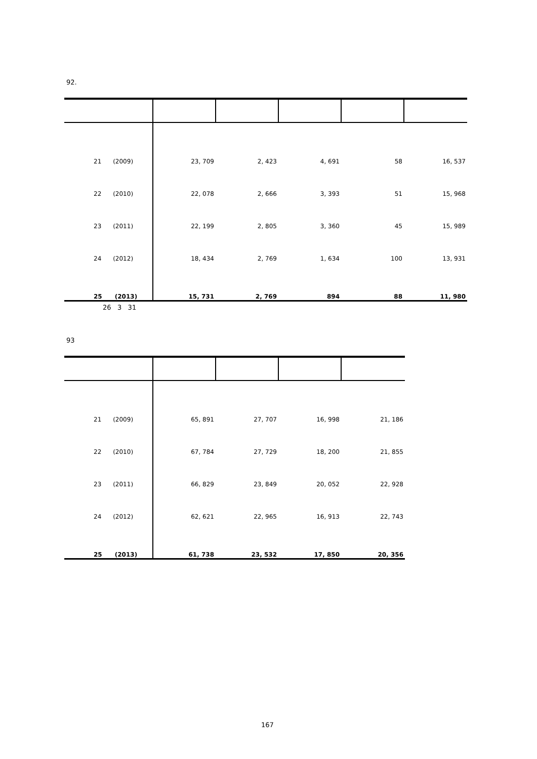92.
| 21 (2009) | 23, 709 | 2, 423 | 4, 691 | 58 | 16, 537 |
| 22 (2010) | 22, 078 | 2, 666 | 3, 393 | 51 | 15, 968 |
| 23 (2011) | 22, 199 | 2, 805 | 3, 360 | 45 | 15, 989 |
| 24 (2012) | 18, 434 | 2, 769 | 1, 634 | 100 | 13, 931 |
| 25 (2013) | 15, 731 | 2, 769 | 894 | 88 | 11, 980 |
26 3 31
93
| 21 (2009) | 65, 891 | 27, 707 | 16, 998 | 21, 186 |
| 22 (2010) | 67, 784 | 27, 729 | 18, 200 | 21, 855 |
| 23 (2011) | 66, 829 | 23, 849 | 20, 052 | 22, 928 |
| 24 (2012) | 62, 621 | 22, 965 | 16, 913 | 22, 743 |
| 25 (2013) | 61, 738 | 23, 532 | 17, 850 | 20, 356 |
167